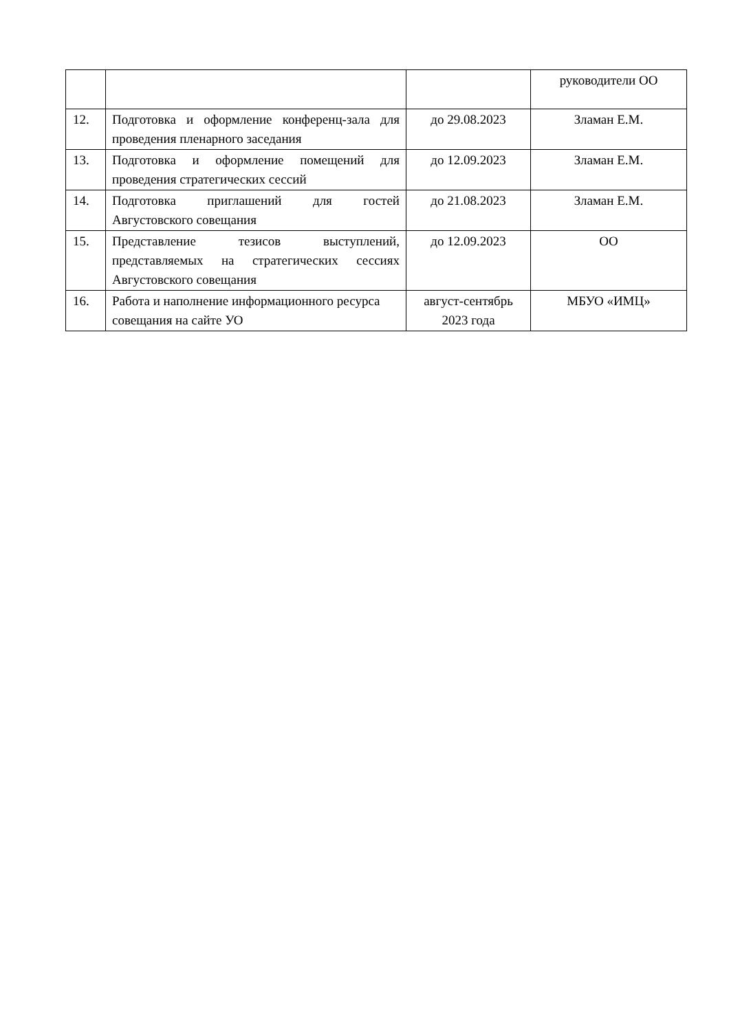| | | | руководители ОО |
| 12. | Подготовка и оформление конференц-зала для проведения пленарного заседания | до 29.08.2023 | Зламан Е.М. |
| 13. | Подготовка и оформление помещений для проведения стратегических сессий | до 12.09.2023 | Зламан Е.М. |
| 14. | Подготовка приглашений для гостей Августовского совещания | до 21.08.2023 | Зламан Е.М. |
| 15. | Представление тезисов выступлений, представляемых на стратегических сессиях Августовского совещания | до 12.09.2023 | ОО |
| 16. | Работа и наполнение информационного ресурса совещания на сайте УО | август-сентябрь 2023 года | МБУО «ИМЦ» |